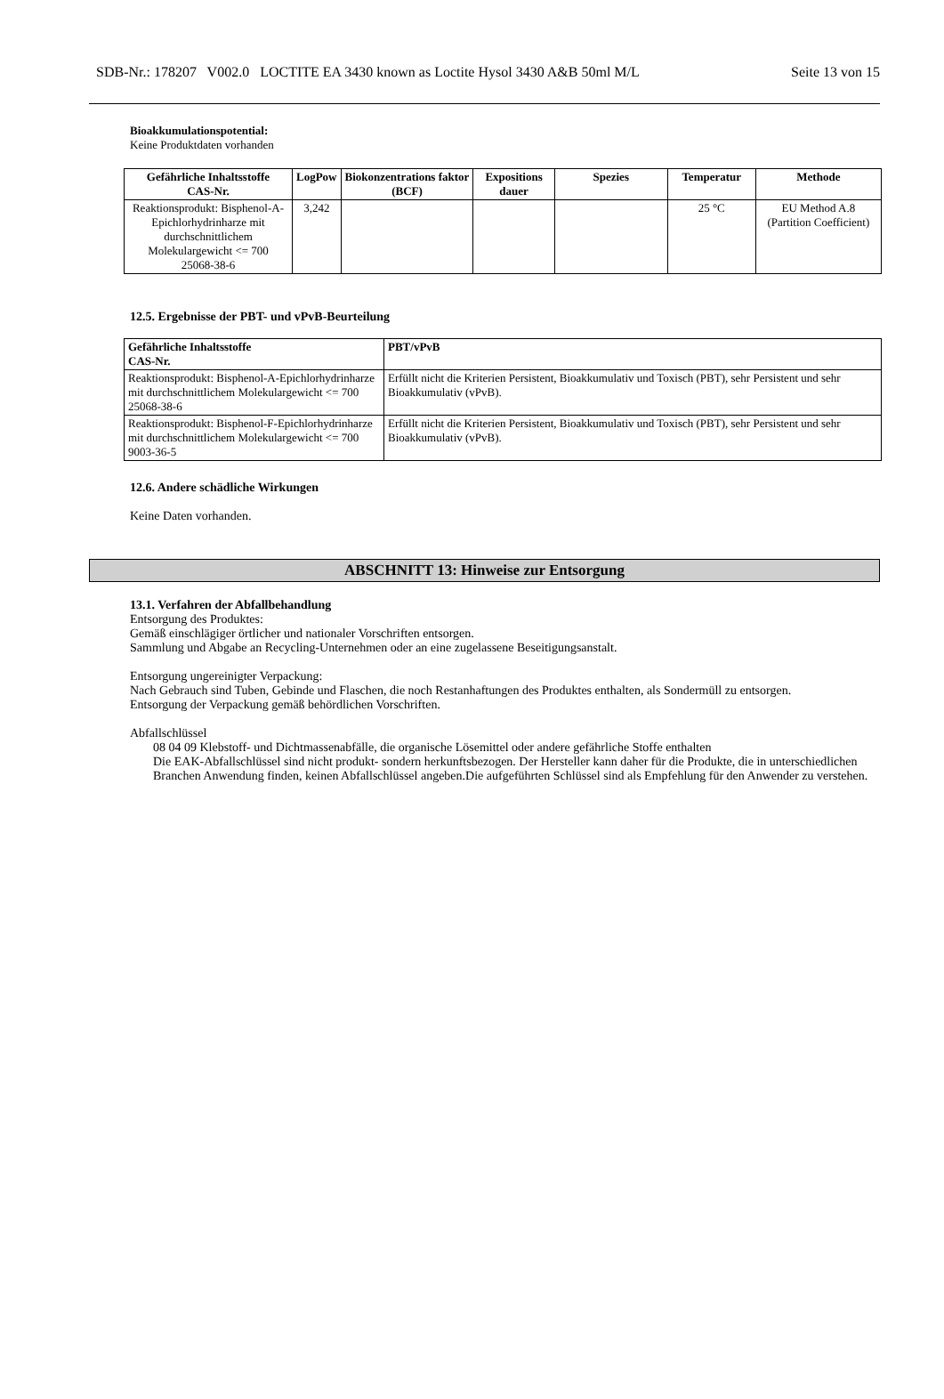SDB-Nr.: 178207 V002.0 LOCTITE EA 3430 known as Loctite Hysol 3430 A&B 50ml M/L Seite 13 von 15
Bioakkumulationspotential:
Keine Produktdaten vorhanden
| Gefährliche Inhaltsstoffe CAS-Nr. | LogPow | Biokonzentrations faktor (BCF) | Expositions dauer | Spezies | Temperatur | Methode |
| --- | --- | --- | --- | --- | --- | --- |
| Reaktionsprodukt: Bisphenol-A-Epichlorhydrinharze mit durchschnittlichem Molekulargewicht <= 700 25068-38-6 | 3,242 | | | | 25 °C | EU Method A.8 (Partition Coefficient) |
12.5. Ergebnisse der PBT- und vPvB-Beurteilung
| Gefährliche Inhaltsstoffe CAS-Nr. | PBT/vPvB |
| --- | --- |
| Reaktionsprodukt: Bisphenol-A-Epichlorhydrinharze mit durchschnittlichem Molekulargewicht <= 700 25068-38-6 | Erfüllt nicht die Kriterien Persistent, Bioakkumulativ und Toxisch (PBT), sehr Persistent und sehr Bioakkumulativ (vPvB). |
| Reaktionsprodukt: Bisphenol-F-Epichlorhydrinharze mit durchschnittlichem Molekulargewicht <= 700 9003-36-5 | Erfüllt nicht die Kriterien Persistent, Bioakkumulativ und Toxisch (PBT), sehr Persistent und sehr Bioakkumulativ (vPvB). |
12.6. Andere schädliche Wirkungen
Keine Daten vorhanden.
ABSCHNITT 13: Hinweise zur Entsorgung
13.1. Verfahren der Abfallbehandlung
Entsorgung des Produktes:
Gemäß einschlägiger örtlicher und nationaler Vorschriften entsorgen.
Sammlung und Abgabe an Recycling-Unternehmen oder an eine zugelassene Beseitigungsanstalt.
Entsorgung ungereinigter Verpackung:
Nach Gebrauch sind Tuben, Gebinde und Flaschen, die noch Restanhaftungen des Produktes enthalten, als Sondermüll zu entsorgen.
Entsorgung der Verpackung gemäß behördlichen Vorschriften.
Abfallschlüssel
08 04 09 Klebstoff- und Dichtmassenabfälle, die organische Lösemittel oder andere gefährliche Stoffe enthalten
Die EAK-Abfallschlüssel sind nicht produkt- sondern herkunftsbezogen. Der Hersteller kann daher für die Produkte, die in unterschiedlichen Branchen Anwendung finden, keinen Abfallschlüssel angeben.Die aufgeführten Schlüssel sind als Empfehlung für den Anwender zu verstehen.